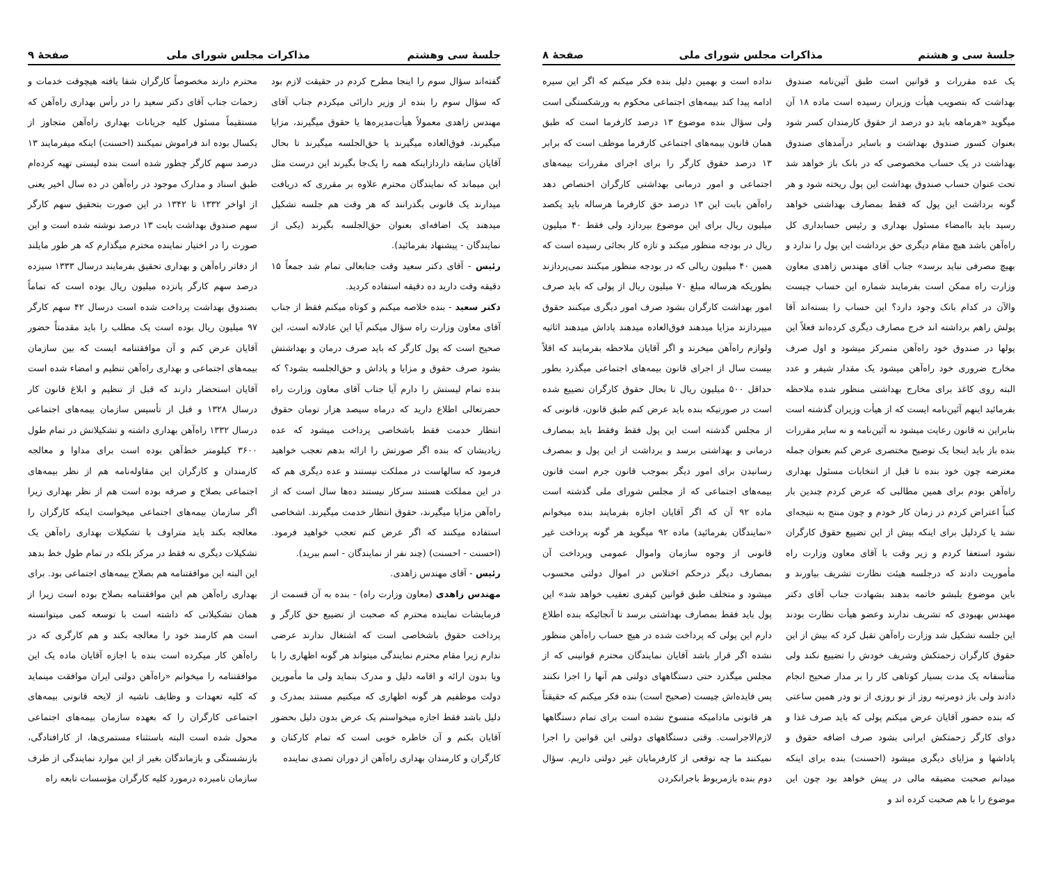جلسهٔ سی وهشتم مذاکرات مجلس شورای ملی صفحهٔ ۹
گفته‌اند سؤال سوم را اینجا مطرح کردم در حقیقت لازم بود که سؤال سوم را بنده از وزیر دارائی میکردم جناب آقای مهندس زاهدی معمولاً هیأت‌مدیره‌ها یا حقوق میگیرند، مزایا میگیرند، فوق‌العاده میگیرند یا حق‌الجلسه میگیرند تا بحال آقایان سابقه داردازاینکه همه‌ را یک‌جا بگیرند این درست مثل این میماند که نمایندگان محترم علاوه بر مقرری که دریافت میدارند یک قانونی بگذرانند که هر وقت هم جلسه تشکیل میدهند یک اضافه‌ای بعنوان حق‌الجلسه بگیرند (یکی از نمایندگان - پیشنهاد بفرمائید).
رئیس - آقای دکتر سعید وقت جنابعالی تمام شد جمعاً ۱۵ دقیقه وقت دارید ده دقیقه استفاده کردید.
دکتر سعید - بنده خلاصه میکنم و کوتاه میکنم فقط از جناب آقای معاون وزارت راه سؤال میکنم آیا این عادلانه است، این صحیح است که پول کارگر که باید صرف درمان و بهداشتش بشود صرف حقوق و مزایا و پاداش و حق‌الجلسه بشود؟ که بنده تمام لیستش را دارم آیا جناب آقای معاون وزارت راه حضرتعالی اطلاع دارید که درماه سیصد هزار تومان حقوق انتظار خدمت فقط باشخاصی پرداخت میشود که عده زیادیشان که بنده اگر صورتش را ارائه بدهم تعجب خواهید فرمود که سالهاست در مملکت نیستند و عده دیگری هم که در این مملکت هستند سرکار نیستند ده‌ها سال است که از راه‌آهن مزایا میگیرند، حقوق انتظار خدمت میگیرند. اشخاصی استفاده میکنند که اگر عرض کنم تعجب خواهید فرمود. (احسنت - احسنت) (چند نفر از نمایندگان - اسم ببرید).
رئیس - آقای مهندس زاهدی.
مهندس زاهدی (معاون وزارت راه) - بنده به آن قسمت از فرمایشات نماینده محترم که صحبت از تضییع حق کارگر و پرداخت حقوق باشخاصی است که اشتغال ندارند عرضی ندارم زیرا مقام محترم نمایندگی میتواند هر گونه اظهاری را با ویا بدون ارائه و اقامه دلیل و مدرک بنماید ولی ما مأمورین دولت موظفیم هر گونه اظهاری که میکنیم مستند بمدرک و دلیل باشد فقط اجازه میخواستم یک عرض بدون دلیل بحضور آقایان بکنم و آن خاطره خوبی است که تمام کارکنان و کارگران و کارمندان بهداری راه‌آهن از دوران تصدی نماینده
محترم دارند مخصوصاً کارگران شفا یافته هیچوقت خدمات و زحمات جناب آقای دکتر سعید را در رأس بهداری راه‌آهن که مستقیماً مسئول کلیه جریانات بهداری راه‌آهن متجاوز از یکسال بوده اند فراموش نمیکنند (احسنت) اینکه میفرمایند ۱۳ درصد سهم کارگر چطور شده است بنده لیستی تهیه کرده‌ام طبق اسناد و مدارک موجود در راه‌آهن در ده سال اخیر یعنی از اواخر ۱۳۳۲ تا ۱۳۴۲ در این صورت بتحقیق سهم کارگر سهم صندوق بهداشت بابت ۱۳ درصد نوشته شده است و این صورت را در اختیار نماینده محترم میگذارم که هر طور مایلند از دفاتر راه‌آهن و بهداری تحقیق بفرمایند درسال ۱۳۳۳ سیزده درصد سهم کارگر پانزده میلیون ریال بوده است که تماماً بصندوق بهداشت پرداخت شده است درسال ۴۲ سهم کارگر ۹۷ میلیون ریال بوده است یک مطلب را باید مقدمتاً حضور آقایان عرض کنم و آن موافقتنامه ایست که بین سازمان بیمه‌های اجتماعی و بهداری راه‌آهن تنظیم و امضاء شده است آقایان استحضار دارند که قبل از تنظیم و ابلاغ قانون کار درسال ۱۳۲۸ و قبل از تأسیس سازمان بیمه‌های اجتماعی درسال ۱۳۳۲ راه‌آهن بهداری داشته و تشکیلاتش در تمام طول ۳۶۰۰ کیلومتر خط‌آهن بوده است برای مداوا و معالجه کارمندان و کارگران این مقاوله‌نامه هم از نظر بیمه‌های اجتماعی بصلاح و صرفه بوده است هم از نظر بهداری زیرا اگر سازمان بیمه‌های اجتماعی میخواست اینکه کارگران را معالجه بکند باید متراوف با تشکیلات بهداری راه‌آهن یک تشکیلات دیگری نه فقط در مرکز بلکه در تمام طول خط بدهد این البته این موافقتنامه هم بصلاح بیمه‌های اجتماعی بود. برای بهداری راه‌آهن هم این موافقتنامه بصلاح بوده است زیرا از همان تشکیلاتی که داشته است با توسعه کمی میتوانسته است هم کارمند خود را معالجه بکند و هم کارگری که در راه‌آهن کار میکرده است بنده با اجازه آقایان ماده یک این موافقتنامه را میخوانم «راه‌آهن دولتی ایران موافقت مینماید که کلیه تعهدات و وظایف ناشیه از لایحه قانونی بیمه‌های اجتماعی کارگران را که بعهده سازمان بیمه‌های اجتماعی محول شده است البته باستثناء مستمری‌ها، از کارافتادگی، بازنشستگی و بازماندگان بغیر از این موارد نمایندگی از طرف سازمان نامبرده درمورد کلیه کارگران مؤسسات تابعه راه
جلسهٔ سی و هشتم مذاکرات مجلس شورای ملی صفحهٔ ۸
یک عده مقررات و قوانین است طبق آئین‌نامه صندوق بهداشت که بتصویب هیأت وزیران رسیده است ماده ۱۸ آن میگوید «هرماهه باید دو درصد از حقوق کارمندان کسر شود بعنوان کسور صندوق بهداشت و باسایر درآمدهای صندوق بهداشت در یک حساب مخصوصی که در بانک باز خواهد شد تحت عنوان حساب صندوق بهداشت این پول ریخته شود و هر گونه برداشت این پول که فقط بمصارف بهداشتی خواهد رسید باید باامضاء مسئول بهداری و رئیس حسابداری کل راه‌آهن باشد هیچ مقام دیگری حق برداشت این پول را ندارد و بهیچ مصرفی نباید برسد» جناب آقای مهندس زاهدی معاون وزارت راه ممکن است بفرمایند شماره این حساب چیست والآن در کدام بانک وجود دارد؟ این حساب را بسته‌اند آقا پولش راهم برداشته اند خرج مصارف دیگری کرده‌اند فعلاً این پولها در صندوق خود راه‌آهن متمرکز میشود و اول صرف مخارج ضروری خود راه‌آهن میشود یک مقدار شیفر و عدد البته روی کاغذ برای مخارج بهداشتی منظور شده ملاحظه بفرمائید اینهم آئین‌نامه ایست که از هیأت وزیران گذشته است بنابراین نه قانون رعایت میشود نه آئین‌نامه و نه سایر مقررات بنده باز باید اینجا یک توضیح مختصری عرض کنم بعنوان جمله معترضه چون خود بنده تا قبل از انتخابات مسئول بهداری راه‌آهن بودم برای همین مطالبی که عرض کردم چندین بار کتباً اعتراض کردم در زمان کار خودم و چون منتج به نتیجه‌ای نشد یا کردلیل برای اینکه بیش از این تضییع حقوق کارگران نشود استعفا کردم و زیر وقت با آقای معاون وزارت راه مأموریت دادند که درجلسه هیئت نظارت تشریف بیاورند و باین موضوع بلبشو خاتمه بدهند بشهادت جناب آقای دکتر مهندس بهبودی که تشریف ندارند وعضو هیأت نظارت بودند این جلسه تشکیل شد وزارت راه‌آهن تقبل کرد که بیش از این حقوق کارگران زحمتکش وشریف خودش را تضییع نکند ولی متأسفانه یک مدت بسیار کوتاهی کار را بر مدار صحیح انجام دادند ولی باز دومرتبه روز از نو روزی از نو ودر همین ساعتی که بنده حضور آقایان عرض میکنم پولی که باید صرف غذا و دوای کارگر زحمتکش ایرانی بشود صرف اضافه حقوق و پاداشها و مزایای دیگری میشود (احسنت) بنده برای اینکه میدانم صحبت مضیقه مالی در پیش خواهد بود چون این موضوع را با هم صحبت کرده اند و
نداده است و بهمین دلیل بنده فکر میکنم که اگر این سیره ادامه پیدا کند بیمه‌های اجتماعی محکوم به ورشکستگی است ولی سؤال بنده موضوع ۱۳ درصد کارفرما است که طبق همان قانون بیمه‌های اجتماعی کارفرما موظف است که برابر ۱۳ درصد حقوق کارگر را برای اجرای مقررات بیمه‌های اجتماعی و امور درمانی بهداشتی کارگران اختصاص دهد راه‌آهن بابت این ۱۳ درصد حق کارفرما هرساله باید یکصد میلیون ریال برای این موضوع بپردازد ولی فقط ۴۰ میلیون ریال در بودجه منظور میکند و تازه کار بجائی رسیده است که همین ۴۰ میلیون ریالی که در بودجه منظور میکنند نمی‌پردازند بطوریکه هرساله مبلغ ۷۰ میلیون ریال از پولی که باید صرف امور بهداشت کارگران بشود صرف امور دیگری میکنند حقوق میپردازند مزایا میدهند فوق‌العاده میدهند پاداش میدهند اثاثیه ولوازم راه‌آهن میخرند و اگر آقایان ملاحظه بفرمایند که اقلاً بیست سال از اجرای قانون بیمه‌های اجتماعی میگذرد بطور حداقل ۵۰۰ میلیون ریال تا بحال حقوق کارگران تضییع شده است در صورتیکه بنده باید عرض کنم طبق قانون، قانونی که از مجلس گذشته است این پول فقط وفقط باید بمصارف درمانی و بهداشتی برسد و برداشت از این پول و بمصرف رسانیدن برای امور دیگر بموجب قانون جرم است قانون بیمه‌های اجتماعی که از مجلس شورای ملی گذشته است ماده ۹۲ آن که اگر آقایان اجازه بفرمایند بنده میخوانم «نمایندگان بفرمائید) ماده ۹۲ میگوید هر گونه پرداخت غیر قانونی از وجوه سازمان واموال عمومی وپرداخت آن بمصارف دیگر درحکم اختلاس در اموال دولتی محسوب میشود و متخلف طبق قوانین کیفری تعقیب خواهد شد» این پول باید فقط بمصارف بهداشتی برسد تا آنجائیکه بنده اطلاع دارم این پولی که پرداخت شده در هیچ حساب راه‌آهن منظور نشده اگر قرار باشد آقایان نمایندگان محترم قوانینی که از مجلس میگذرد حتی دستگاههای دولتی هم آنها را اجرا نکنند پس فایده‌اش چیست (صحیح است) بنده فکر میکنم که حقیقتاً هر قانونی مادامیکه منسوخ نشده است برای تمام دستگاهها لازم‌الاجراست. وقتی دستگاههای دولتی این قوانین را اجرا نمیکنند ما چه توقعی از کارفرمایان غیر دولتی داریم. سؤال دوم بنده بازمربوط باجرانکردن